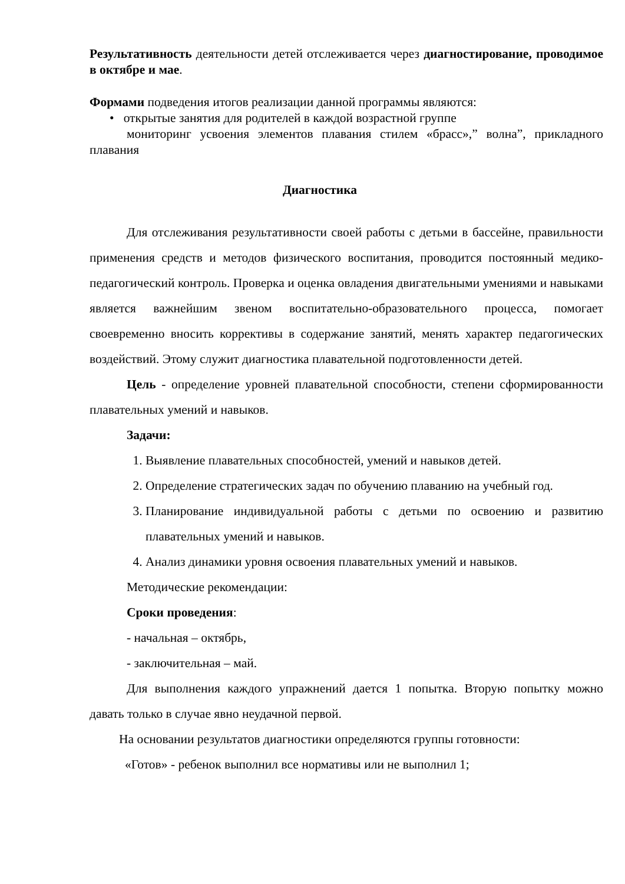Результативность деятельности детей отслеживается через диагностирование, проводимое в октябре и мае.
Формами подведения итогов реализации данной программы являются:
• открытые занятия для родителей в каждой возрастной группе
мониторинг усвоения элементов плавания стилем «брасс»,” волна”, прикладного плавания
Диагностика
Для отслеживания результативности своей работы с детьми в бассейне, правильности применения средств и методов физического воспитания, проводится постоянный медико-педагогический контроль. Проверка и оценка овладения двигательными умениями и навыками является важнейшим звеном воспитательно-образовательного процесса, помогает своевременно вносить коррективы в содержание занятий, менять характер педагогических воздействий. Этому служит диагностика плавательной подготовленности детей.
Цель - определение уровней плавательной способности, степени сформированности плавательных умений и навыков.
Задачи:
1. Выявление плавательных способностей, умений и навыков детей.
2. Определение стратегических задач по обучению плаванию на учебный год.
3. Планирование индивидуальной работы с детьми по освоению и развитию плавательных умений и навыков.
4. Анализ динамики уровня освоения плавательных умений и навыков.
Методические рекомендации:
Сроки проведения:
- начальная – октябрь,
- заключительная – май.
Для выполнения каждого упражнений дается 1 попытка. Вторую попытку можно давать только в случае явно неудачной первой.
На основании результатов диагностики определяются группы готовности:
«Готов» - ребенок выполнил все нормативы или не выполнил 1;